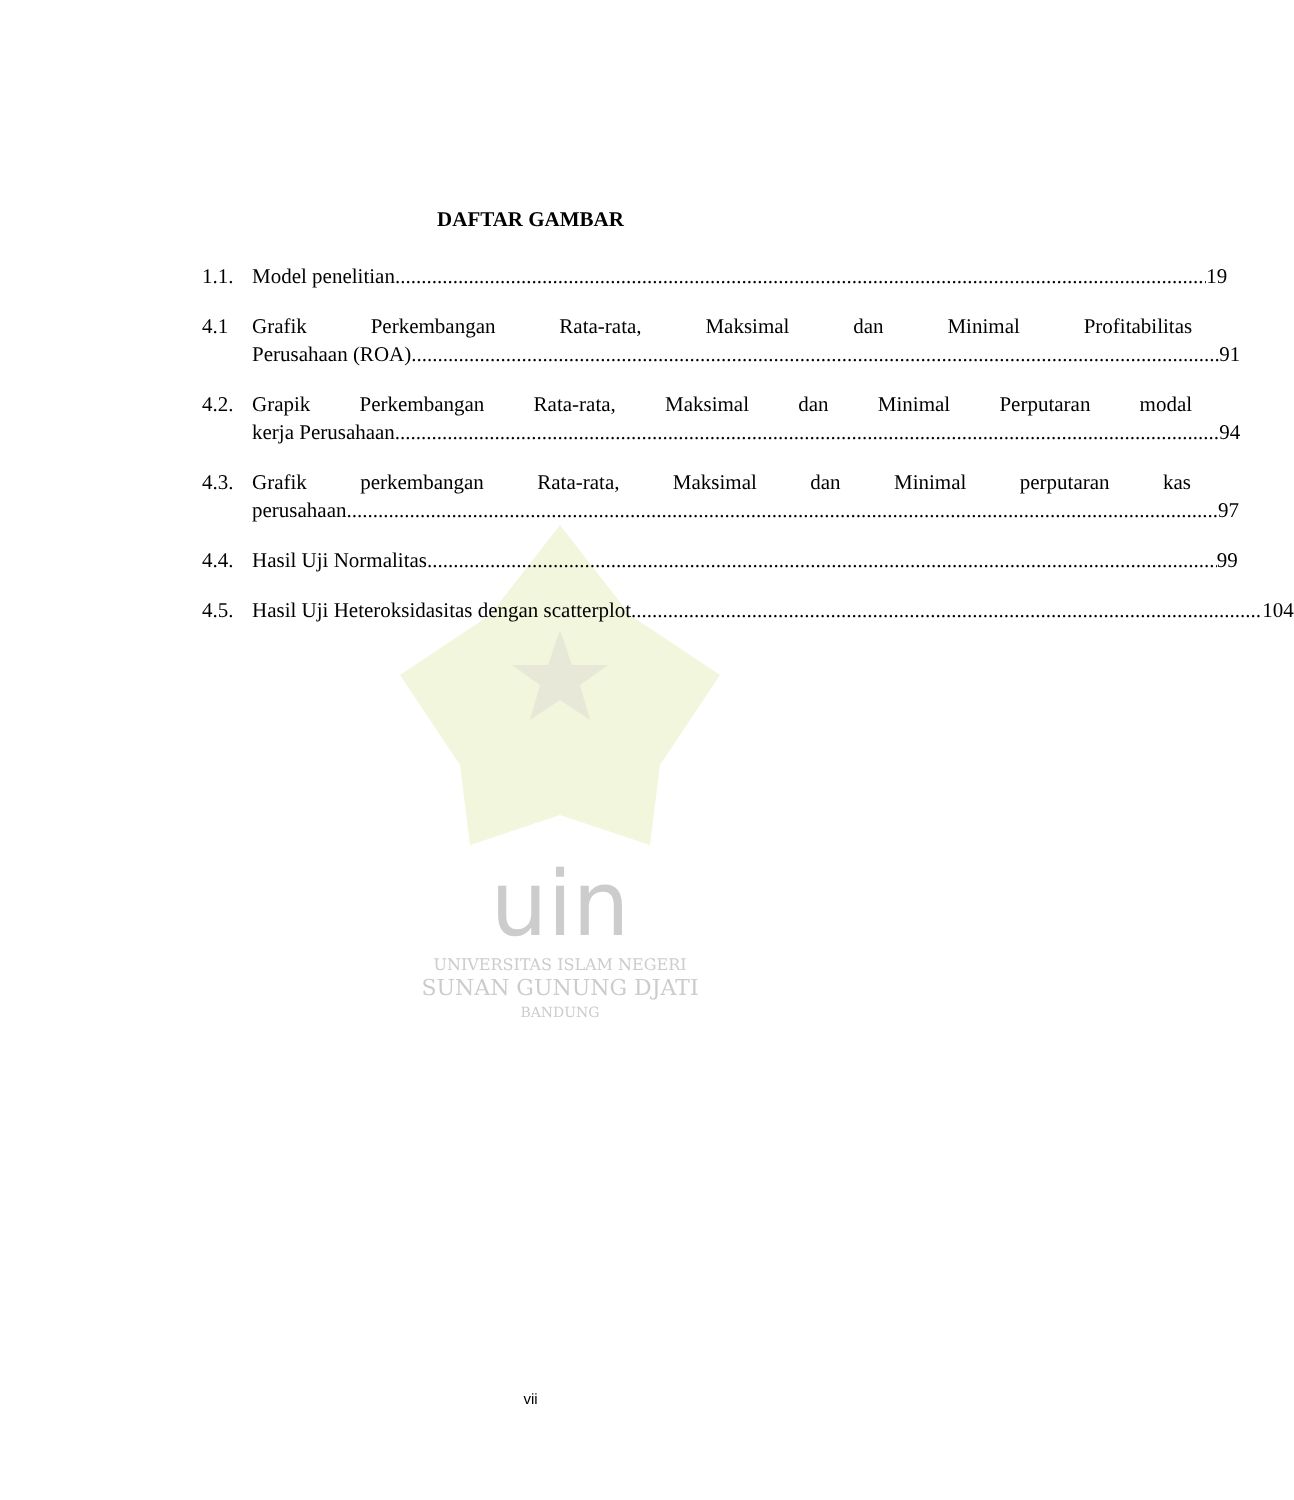uin
UNIVERSITAS ISLAM NEGERI
SUNAN GUNUNG DJATI
BANDUNG
DAFTAR GAMBAR
1.1.
Model penelitian 19
4.1 Grafik Perkembangan Rata-rata, Maksimal dan Minimal Profitabilitas
Perusahaan (ROA) 91
4.2.
Grapik Perkembangan Rata-rata, Maksimal dan Minimal Perputaran modal
kerja Perusahaan 94
4.3.
Grafik perkembangan Rata-rata, Maksimal dan Minimal perputaran kas
perusahaan 97
4.4.
Hasil Uji Normalitas 99
4.5.
Hasil Uji Heteroksidasitas dengan scatterplot 104
vii